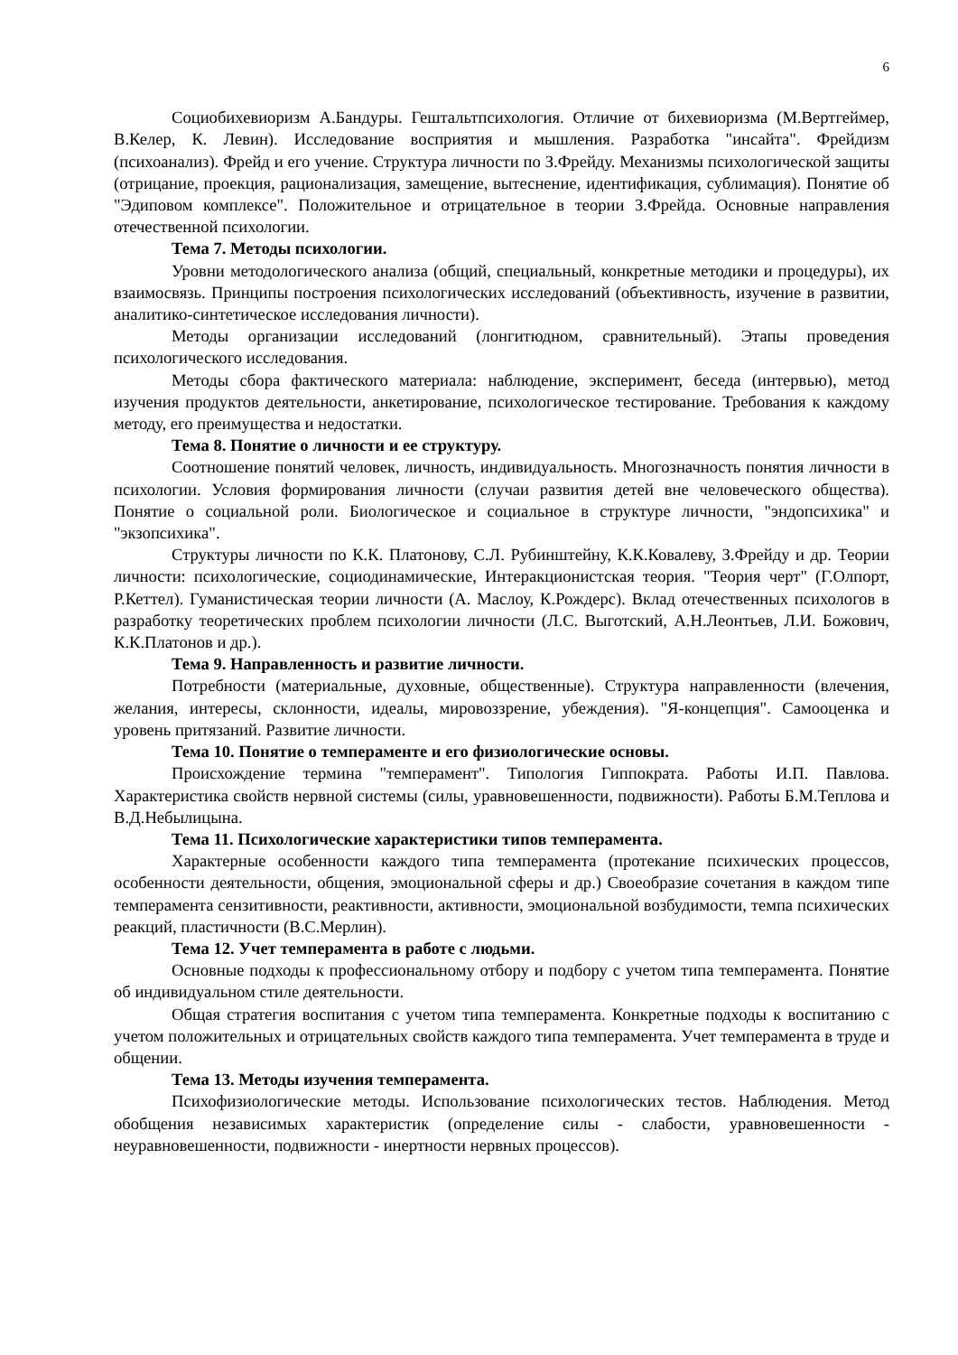6
Социобихевиоризм А.Бандуры. Гештальтпсихология. Отличие от бихевиоризма (М.Вертгеймер, В.Келер, К. Левин). Исследование восприятия и мышления. Разработка "инсайта". Фрейдизм (психоанализ). Фрейд и его учение. Структура личности по З.Фрейду. Механизмы психологической защиты (отрицание, проекция, рационализация, замещение, вытеснение, идентификация, сублимация). Понятие об "Эдиповом комплексе". Положительное и отрицательное в теории З.Фрейда. Основные направления отечественной психологии.
Тема 7. Методы психологии.
Уровни методологического анализа (общий, специальный, конкретные методики и процедуры), их взаимосвязь. Принципы построения психологических исследований (объективность, изучение в развитии, аналитико-синтетическое исследования личности).
Методы организации исследований (лонгитюдном, сравнительный). Этапы проведения психологического исследования.
Методы сбора фактического материала: наблюдение, эксперимент, беседа (интервью), метод изучения продуктов деятельности, анкетирование, психологическое тестирование. Требования к каждому методу, его преимущества и недостатки.
Тема 8. Понятие о личности и ее структуру.
Соотношение понятий человек, личность, индивидуальность. Многозначность понятия личности в психологии. Условия формирования личности (случаи развития детей вне человеческого общества). Понятие о социальной роли. Биологическое и социальное в структуре личности, "эндопсихика" и "экзопсихика".
Структуры личности по К.К. Платонову, С.Л. Рубинштейну, К.К.Ковалеву, З.Фрейду и др. Теории личности: психологические, социодинамические, Интеракционистская теория. "Теория черт" (Г.Олпорт, Р.Кеттел). Гуманистическая теории личности (А. Маслоу, К.Рождерс). Вклад отечественных психологов в разработку теоретических проблем психологии личности (Л.С. Выготский, А.Н.Леонтьев, Л.И. Божович, К.К.Платонов и др.).
Тема 9. Направленность и развитие личности.
Потребности (материальные, духовные, общественные). Структура направленности (влечения, желания, интересы, склонности, идеалы, мировоззрение, убеждения). "Я-концепция". Самооценка и уровень притязаний. Развитие личности.
Тема 10. Понятие о темпераменте и его физиологические основы.
Происхождение термина "темперамент". Типология Гиппократа. Работы И.П. Павлова. Характеристика свойств нервной системы (силы, уравновешенности, подвижности). Работы Б.М.Теплова и В.Д.Небылицына.
Тема 11. Психологические характеристики типов темперамента.
Характерные особенности каждого типа темперамента (протекание психических процессов, особенности деятельности, общения, эмоциональной сферы и др.) Своеобразие сочетания в каждом типе темперамента сензитивности, реактивности, активности, эмоциональной возбудимости, темпа психических реакций, пластичности (В.С.Мерлин).
Тема 12. Учет темперамента в работе с людьми.
Основные подходы к профессиональному отбору и подбору с учетом типа темперамента. Понятие об индивидуальном стиле деятельности.
Общая стратегия воспитания с учетом типа темперамента. Конкретные подходы к воспитанию с учетом положительных и отрицательных свойств каждого типа темперамента. Учет темперамента в труде и общении.
Тема 13. Методы изучения темперамента.
Психофизиологические методы. Использование психологических тестов. Наблюдения. Метод обобщения независимых характеристик (определение силы - слабости, уравновешенности - неуравновешенности, подвижности - инертности нервных процессов).